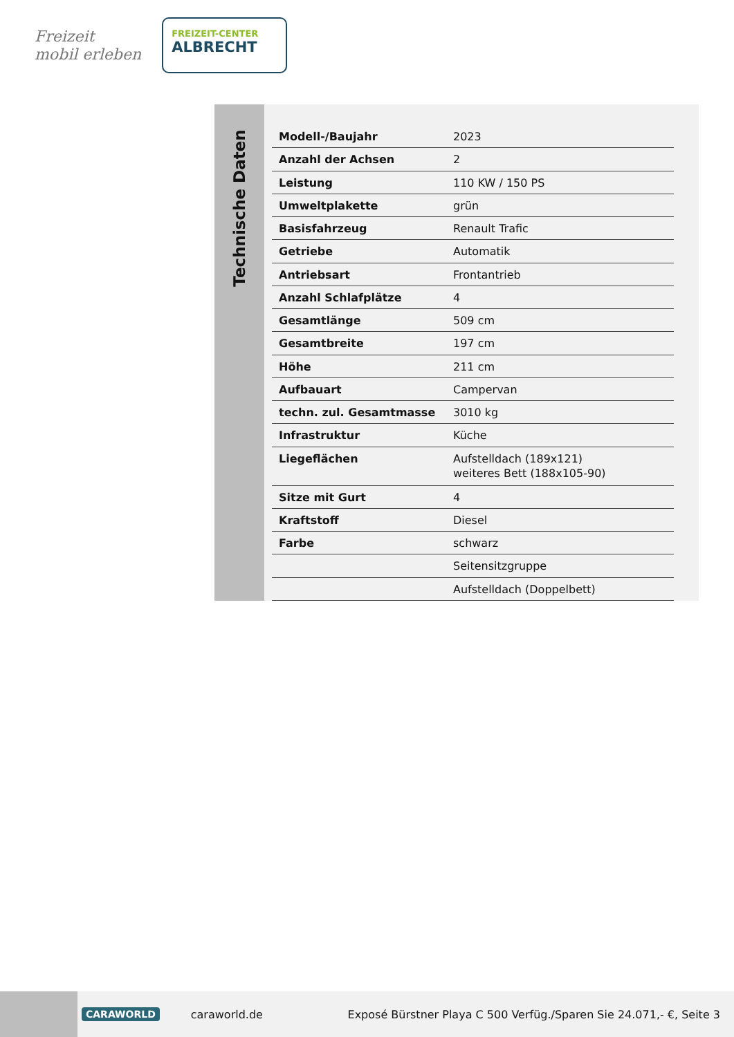Freizeit
mobil erleben
FREIZEIT-CENTER
ALBRECHT
Technische Daten
| Modell-/Baujahr | 2023 |
| Anzahl der Achsen | 2 |
| Leistung | 110 KW / 150 PS |
| Umweltplakette | grün |
| Basisfahrzeug | Renault Trafic |
| Getriebe | Automatik |
| Antriebsart | Frontantrieb |
| Anzahl Schlafplätze | 4 |
| Gesamtlänge | 509 cm |
| Gesamtbreite | 197 cm |
| Höhe | 211 cm |
| Aufbauart | Campervan |
| techn. zul. Gesamtmasse | 3010 kg |
| Infrastruktur | Küche |
| Liegeflächen | Aufstelldach (189x121) weiteres Bett (188x105-90) |
| Sitze mit Gurt | 4 |
| Kraftstoff | Diesel |
| Farbe | schwarz |
| | Seitensitzgruppe |
| | Aufstelldach (Doppelbett) |
CARAWORLD caraworld.de Exposé Bürstner Playa C 500 Verfüg./Sparen Sie 24.071,- €, Seite 3